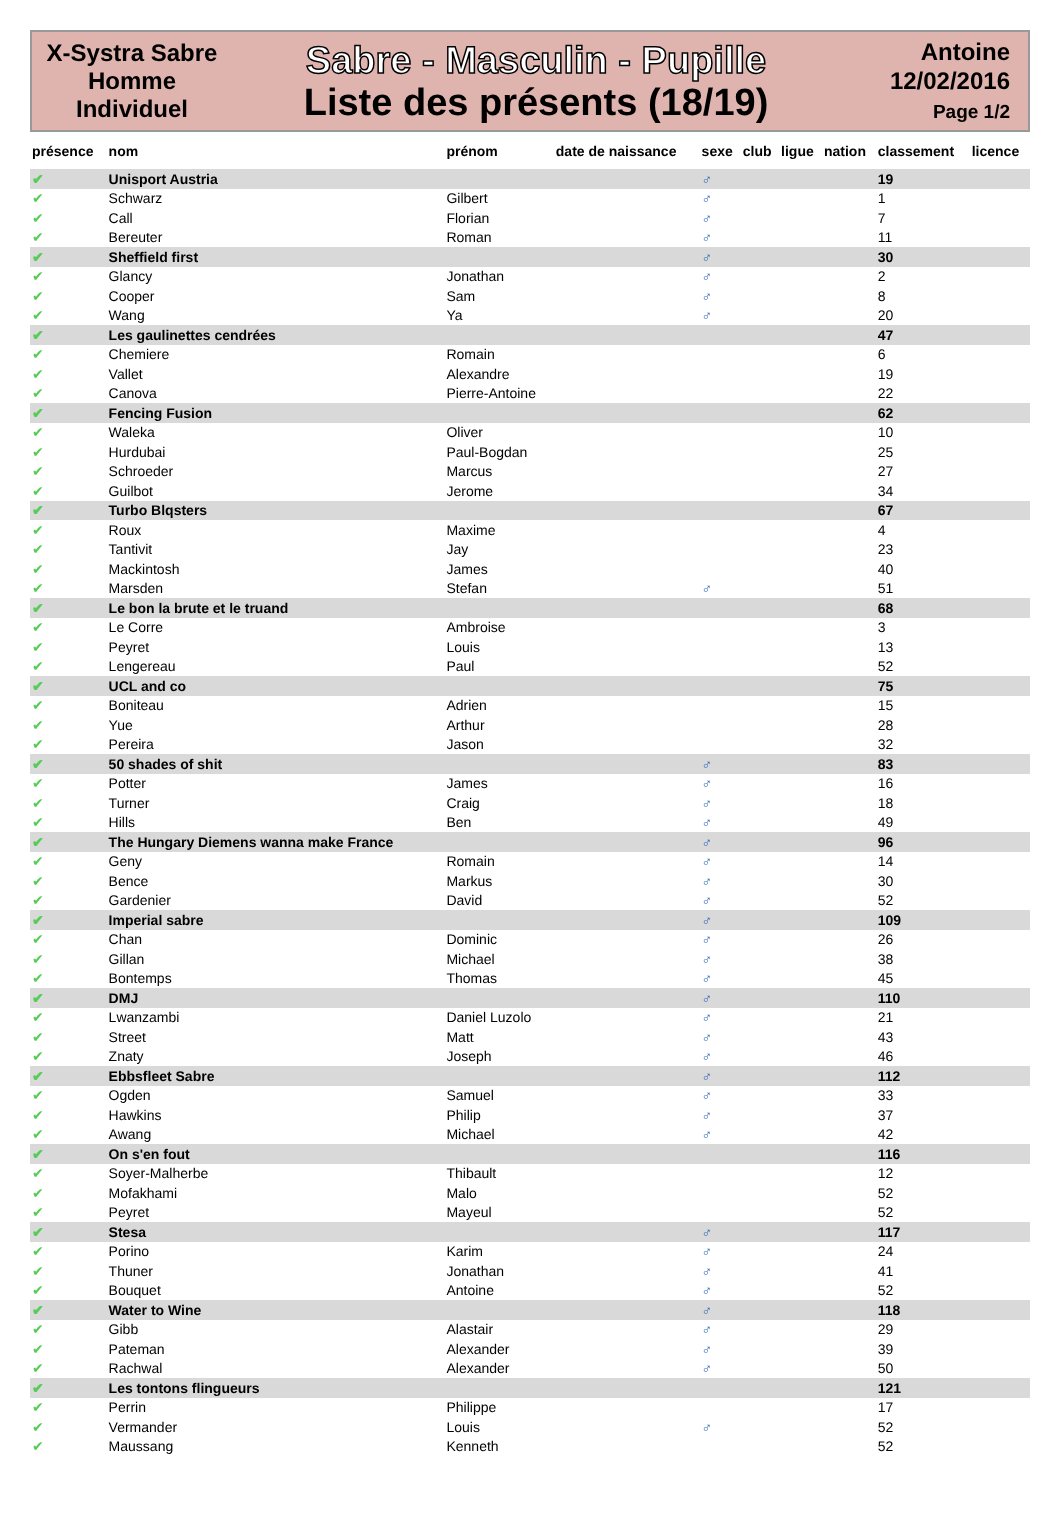X-Systra Sabre
Homme
Individuel
Sabre - Masculin - Pupille
Liste des présents (18/19)
Antoine
12/02/2016
Page 1/2
| présence | nom | prénom | date de naissance | sexe | club | ligue | nation | classement | licence |
| --- | --- | --- | --- | --- | --- | --- | --- | --- | --- |
| ✔ | Unisport Austria | | | ♂ | | | | 19 | |
| ✔ | Schwarz | Gilbert | | ♂ | | | | 1 | |
| ✔ | Call | Florian | | ♂ | | | | 7 | |
| ✔ | Bereuter | Roman | | ♂ | | | | 11 | |
| ✔ | Sheffield first | | | ♂ | | | | 30 | |
| ✔ | Glancy | Jonathan | | ♂ | | | | 2 | |
| ✔ | Cooper | Sam | | ♂ | | | | 8 | |
| ✔ | Wang | Ya | | ♂ | | | | 20 | |
| ✔ | Les gaulinettes cendrées | | | | | | | 47 | |
| ✔ | Chemiere | Romain | | | | | | 6 | |
| ✔ | Vallet | Alexandre | | | | | | 19 | |
| ✔ | Canova | Pierre-Antoine | | | | | | 22 | |
| ✔ | Fencing Fusion | | | | | | | 62 | |
| ✔ | Waleka | Oliver | | | | | | 10 | |
| ✔ | Hurdubai | Paul-Bogdan | | | | | | 25 | |
| ✔ | Schroeder | Marcus | | | | | | 27 | |
| ✔ | Guilbot | Jerome | | | | | | 34 | |
| ✔ | Turbo Blqsters | | | | | | | 67 | |
| ✔ | Roux | Maxime | | | | | | 4 | |
| ✔ | Tantivit | Jay | | | | | | 23 | |
| ✔ | Mackintosh | James | | | | | | 40 | |
| ✔ | Marsden | Stefan | | ♂ | | | | 51 | |
| ✔ | Le bon la brute et le truand | | | | | | | 68 | |
| ✔ | Le Corre | Ambroise | | | | | | 3 | |
| ✔ | Peyret | Louis | | | | | | 13 | |
| ✔ | Lengereau | Paul | | | | | | 52 | |
| ✔ | UCL and co | | | | | | | 75 | |
| ✔ | Boniteau | Adrien | | | | | | 15 | |
| ✔ | Yue | Arthur | | | | | | 28 | |
| ✔ | Pereira | Jason | | | | | | 32 | |
| ✔ | 50 shades of shit | | | ♂ | | | | 83 | |
| ✔ | Potter | James | | ♂ | | | | 16 | |
| ✔ | Turner | Craig | | ♂ | | | | 18 | |
| ✔ | Hills | Ben | | ♂ | | | | 49 | |
| ✔ | The Hungary Diemens wanna make France | | | ♂ | | | | 96 | |
| ✔ | Geny | Romain | | ♂ | | | | 14 | |
| ✔ | Bence | Markus | | ♂ | | | | 30 | |
| ✔ | Gardenier | David | | ♂ | | | | 52 | |
| ✔ | Imperial sabre | | | ♂ | | | | 109 | |
| ✔ | Chan | Dominic | | ♂ | | | | 26 | |
| ✔ | Gillan | Michael | | ♂ | | | | 38 | |
| ✔ | Bontemps | Thomas | | ♂ | | | | 45 | |
| ✔ | DMJ | | | ♂ | | | | 110 | |
| ✔ | Lwanzambi | Daniel Luzolo | | ♂ | | | | 21 | |
| ✔ | Street | Matt | | ♂ | | | | 43 | |
| ✔ | Znaty | Joseph | | ♂ | | | | 46 | |
| ✔ | Ebbsfleet Sabre | | | ♂ | | | | 112 | |
| ✔ | Ogden | Samuel | | ♂ | | | | 33 | |
| ✔ | Hawkins | Philip | | ♂ | | | | 37 | |
| ✔ | Awang | Michael | | ♂ | | | | 42 | |
| ✔ | On s'en fout | | | | | | | 116 | |
| ✔ | Soyer-Malherbe | Thibault | | | | | | 12 | |
| ✔ | Mofakhami | Malo | | | | | | 52 | |
| ✔ | Peyret | Mayeul | | | | | | 52 | |
| ✔ | Stesa | | | ♂ | | | | 117 | |
| ✔ | Porino | Karim | | ♂ | | | | 24 | |
| ✔ | Thuner | Jonathan | | ♂ | | | | 41 | |
| ✔ | Bouquet | Antoine | | ♂ | | | | 52 | |
| ✔ | Water to Wine | | | ♂ | | | | 118 | |
| ✔ | Gibb | Alastair | | ♂ | | | | 29 | |
| ✔ | Pateman | Alexander | | ♂ | | | | 39 | |
| ✔ | Rachwal | Alexander | | ♂ | | | | 50 | |
| ✔ | Les tontons flingueurs | | | | | | | 121 | |
| ✔ | Perrin | Philippe | | | | | | 17 | |
| ✔ | Vermander | Louis | | ♂ | | | | 52 | |
| ✔ | Maussang | Kenneth | | | | | | 52 | |